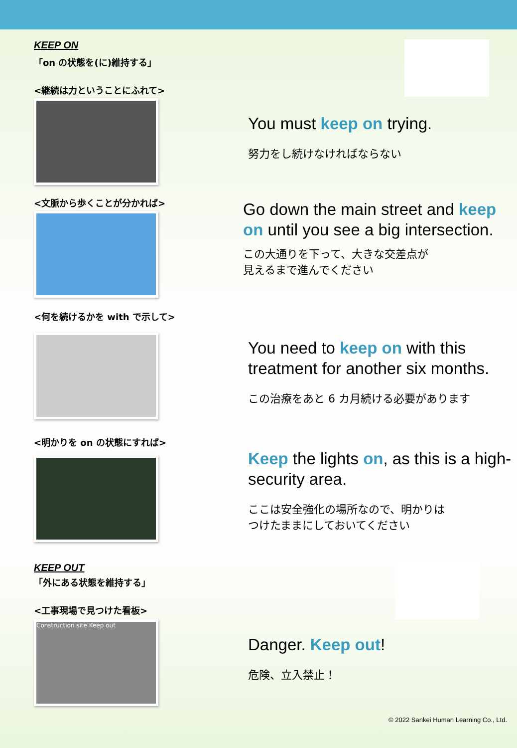KEEP ON
「on の状態を(に)維持する」
<継続は力ということにふれて>
You must keep on trying.
努力をし続けなければならない
<文脈から歩くことが分かれば>
Go down the main street and keep on until you see a big intersection.
この大通りを下って、大きな交差点が
見えるまで進んでください
<何を続けるかを with で示して>
You need to keep on with this treatment for another six months.
この治療をあと 6 カ月続ける必要があります
<明かりを on の状態にすれば>
Keep the lights on, as this is a high-security area.
ここは安全強化の場所なので、明かりは
つけたままにしておいてください
KEEP OUT
「外にある状態を維持する」
<工事現場で見つけた看板>
Construction site Keep out
Danger. Keep out!
危険、立入禁止！
© 2022 Sankei Human Learning Co., Ltd.